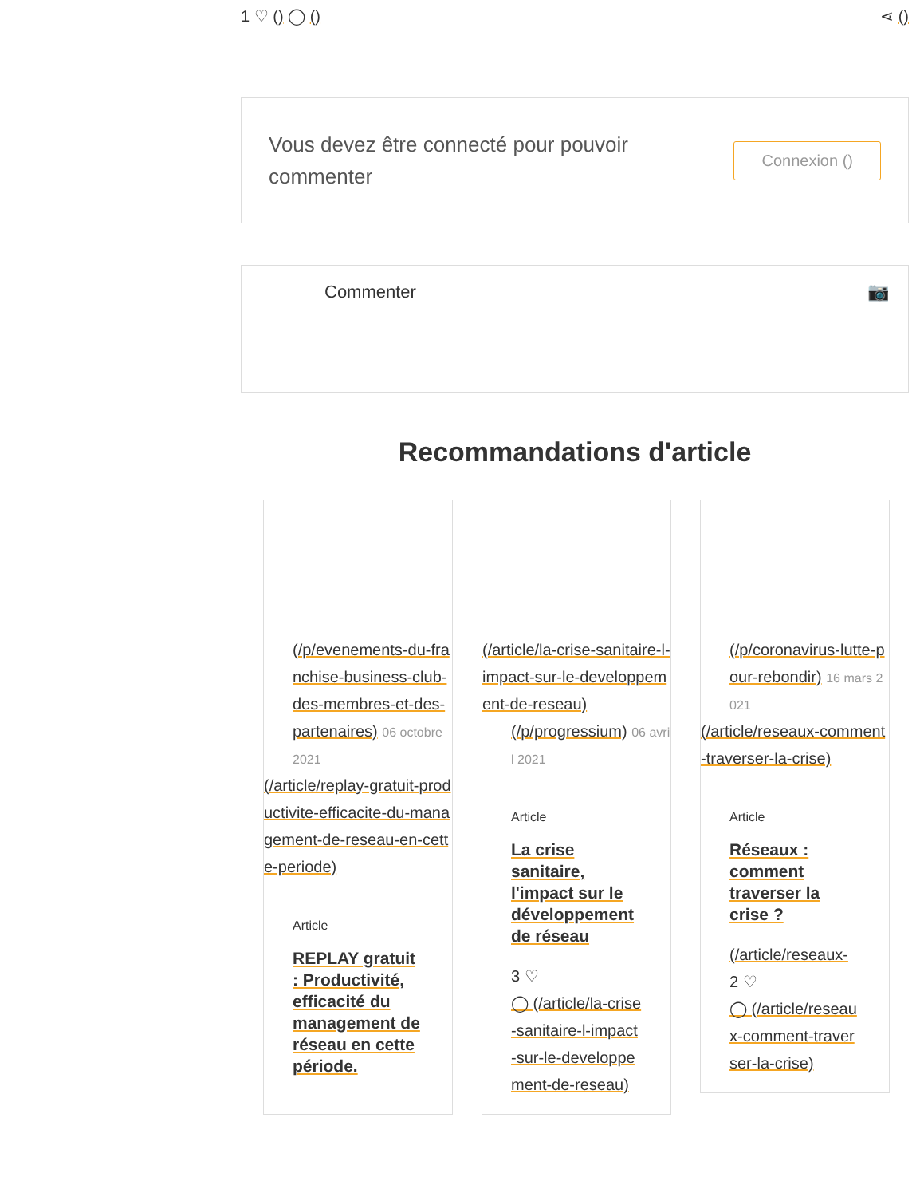1 ♡ () ◯ () ⋖ ()
Vous devez être connecté pour pouvoir commenter
Connexion ()
Commenter 📷
Recommandations d'article
(/p/evenements-du-franchise-business-club-des-membres-et-des-partenaires) 06 octobre 2021
(/article/replay-gratuit-productivite-efficacite-du-management-de-reseau-en-cette-periode)
Article
REPLAY gratuit : Productivité, efficacité du management de réseau en cette période.
(/article/la-crise-sanitaire-l-impact-sur-le-developpement-de-reseau)
(/p/progressium) 06 avril 2021
Article
La crise sanitaire, l'impact sur le développement de réseau
3 ♡
◯ (/article/la-crise-sanitaire-l-impact-sur-le-developpement-de-reseau)
(/p/coronavirus-lutte-pour-rebondir) 16 mars 2021
(/article/reseaux-comment-traverser-la-crise)
Article
Réseaux : comment traverser la crise ?
(/article/reseaux-
2 ♡
◯ (/article/reseaux-comment-traverser-la-crise)